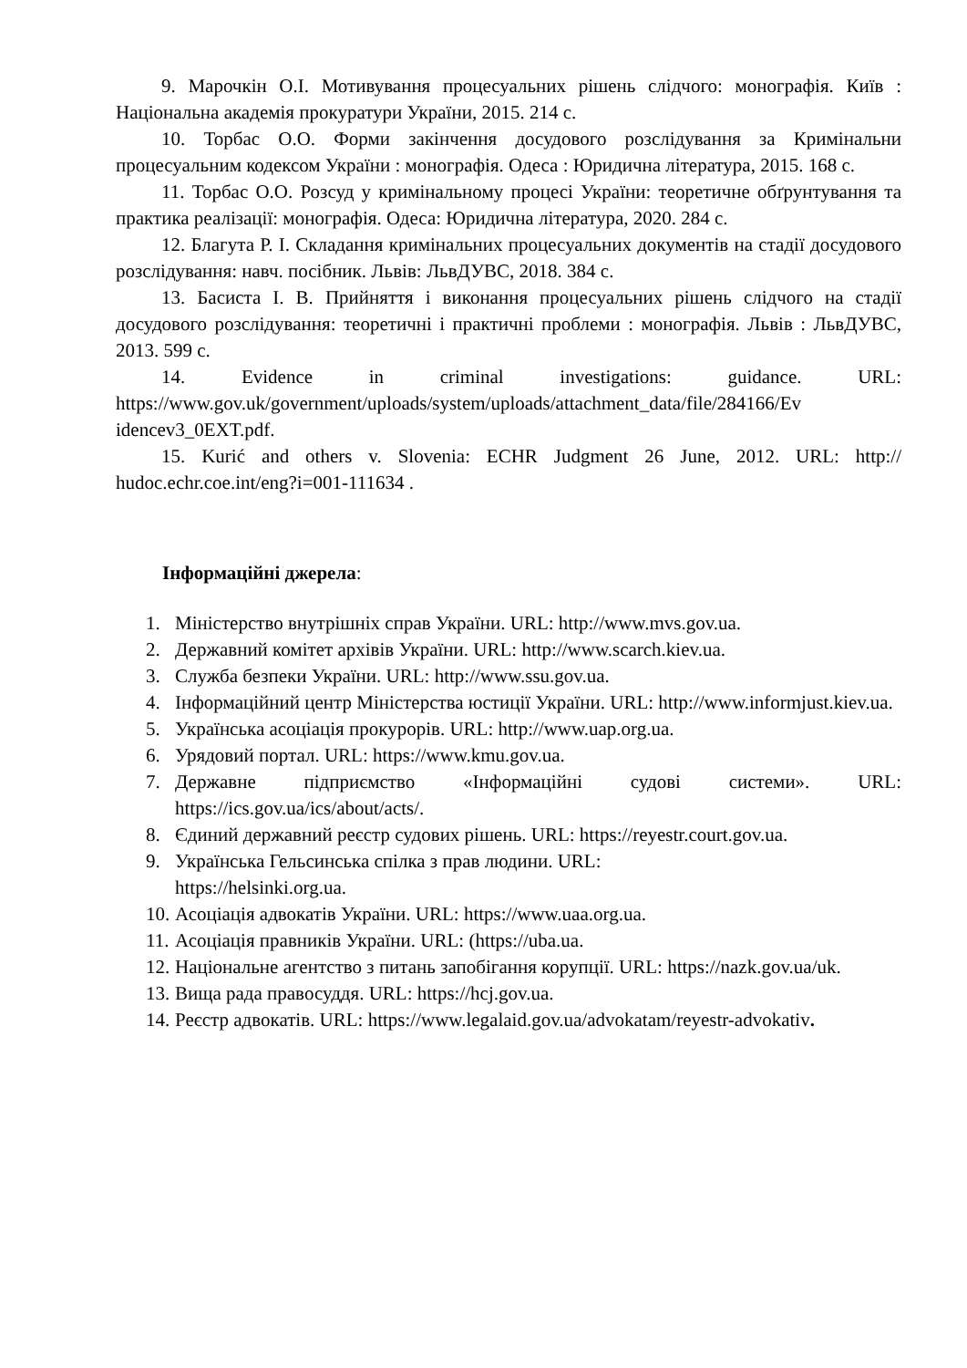9. Марочкін О.І. Мотивування процесуальних рішень слідчого: монографія. Київ : Національна академія прокуратури України, 2015. 214 с.
10. Торбас О.О. Форми закінчення досудового розслідування за Кримінальни процесуальним кодексом України : монографія. Одеса : Юридична література, 2015. 168 с.
11. Торбас О.О. Розсуд у кримінальному процесі України: теоретичне обґрунтування та практика реалізації: монографія. Одеса: Юридична література, 2020. 284 с.
12. Благута Р. І. Складання кримінальних процесуальних документів на стадії досудового розслідування: навч. посібник. Львів: ЛьвДУВС, 2018. 384 с.
13. Басиста І. В. Прийняття і виконання процесуальних рішень слідчого на стадії досудового розслідування: теоретичні і практичні проблеми : монографія. Львів : ЛьвДУВС, 2013. 599 с.
14. Evidence in criminal investigations: guidance. URL: https://www.gov.uk/government/uploads/system/uploads/attachment_data/file/284166/Ev idencev3_0EXT.pdf.
15. Kurić and others v. Slovenia: ECHR Judgment 26 June, 2012. URL: http:// hudoc.echr.coe.int/eng?i=001-111634 .
Інформаційні джерела:
1. Міністерство внутрішніх справ України. URL: http://www.mvs.gov.ua.
2. Державний комітет архівів України. URL: http://www.scarch.kiev.ua.
3. Служба безпеки України. URL: http://www.ssu.gov.ua.
4. Інформаційний центр Міністерства юстиції України. URL: http://www.informjust.kiev.ua.
5. Українська асоціація прокурорів. URL: http://www.uap.org.ua.
6. Урядовий портал. URL: https://www.kmu.gov.ua.
7. Державне підприємство «Інформаційні судові системи». URL: https://ics.gov.ua/ics/about/acts/.
8. Єдиний державний реєстр судових рішень. URL: https://reyestr.court.gov.ua.
9. Українська Гельсинська спілка з прав людини. URL:
https://helsinki.org.ua.
10. Асоціація адвокатів України. URL: https://www.uaa.org.ua.
11. Асоціація правників України. URL: (https://uba.ua.
12. Національне агентство з питань запобігання корупції. URL: https://nazk.gov.ua/uk.
13. Вища рада правосуддя. URL: https://hcj.gov.ua.
14. Реєстр адвокатів. URL: https://www.legalaid.gov.ua/advokatam/reyestr-advokativ.